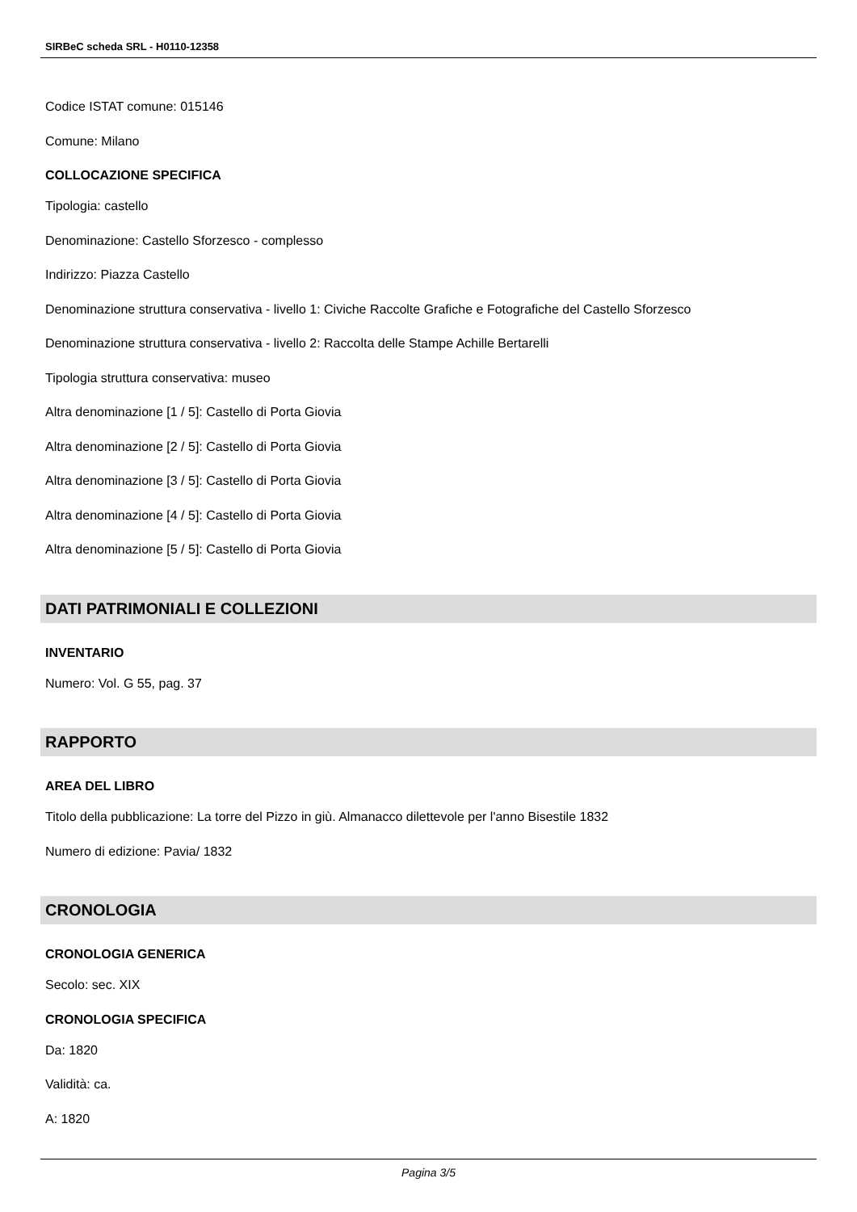SIRBeC scheda SRL - H0110-12358
Codice ISTAT comune: 015146
Comune: Milano
COLLOCAZIONE SPECIFICA
Tipologia: castello
Denominazione: Castello Sforzesco - complesso
Indirizzo: Piazza Castello
Denominazione struttura conservativa - livello 1: Civiche Raccolte Grafiche e Fotografiche del Castello Sforzesco
Denominazione struttura conservativa - livello 2: Raccolta delle Stampe Achille Bertarelli
Tipologia struttura conservativa: museo
Altra denominazione [1 / 5]: Castello di Porta Giovia
Altra denominazione [2 / 5]: Castello di Porta Giovia
Altra denominazione [3 / 5]: Castello di Porta Giovia
Altra denominazione [4 / 5]: Castello di Porta Giovia
Altra denominazione [5 / 5]: Castello di Porta Giovia
DATI PATRIMONIALI E COLLEZIONI
INVENTARIO
Numero: Vol. G 55, pag. 37
RAPPORTO
AREA DEL LIBRO
Titolo della pubblicazione: La torre del Pizzo in giù. Almanacco dilettevole per l'anno Bisestile 1832
Numero di edizione: Pavia/ 1832
CRONOLOGIA
CRONOLOGIA GENERICA
Secolo: sec. XIX
CRONOLOGIA SPECIFICA
Da: 1820
Validità: ca.
A: 1820
Pagina 3/5